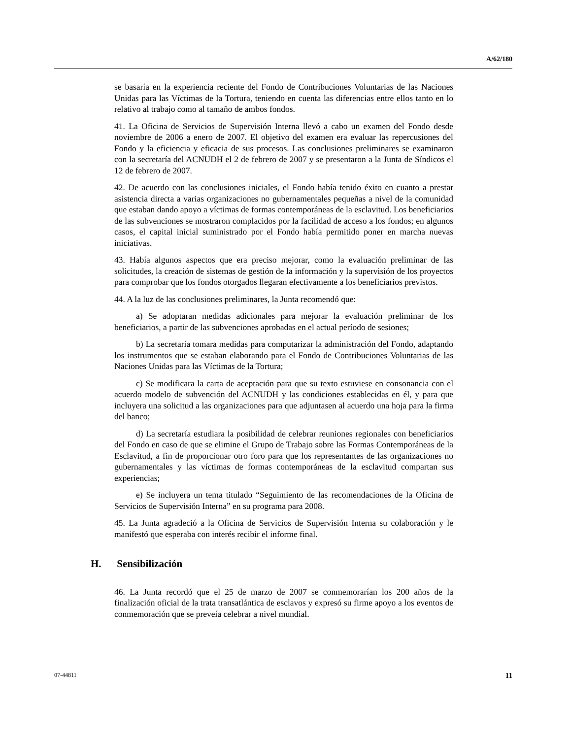A/62/180
se basaría en la experiencia reciente del Fondo de Contribuciones Voluntarias de las Naciones Unidas para las Víctimas de la Tortura, teniendo en cuenta las diferencias entre ellos tanto en lo relativo al trabajo como al tamaño de ambos fondos.
41. La Oficina de Servicios de Supervisión Interna llevó a cabo un examen del Fondo desde noviembre de 2006 a enero de 2007. El objetivo del examen era evaluar las repercusiones del Fondo y la eficiencia y eficacia de sus procesos. Las conclusiones preliminares se examinaron con la secretaría del ACNUDH el 2 de febrero de 2007 y se presentaron a la Junta de Síndicos el 12 de febrero de 2007.
42. De acuerdo con las conclusiones iniciales, el Fondo había tenido éxito en cuanto a prestar asistencia directa a varias organizaciones no gubernamentales pequeñas a nivel de la comunidad que estaban dando apoyo a víctimas de formas contemporáneas de la esclavitud. Los beneficiarios de las subvenciones se mostraron complacidos por la facilidad de acceso a los fondos; en algunos casos, el capital inicial suministrado por el Fondo había permitido poner en marcha nuevas iniciativas.
43. Había algunos aspectos que era preciso mejorar, como la evaluación preliminar de las solicitudes, la creación de sistemas de gestión de la información y la supervisión de los proyectos para comprobar que los fondos otorgados llegaran efectivamente a los beneficiarios previstos.
44. A la luz de las conclusiones preliminares, la Junta recomendó que:
a) Se adoptaran medidas adicionales para mejorar la evaluación preliminar de los beneficiarios, a partir de las subvenciones aprobadas en el actual período de sesiones;
b) La secretaría tomara medidas para computarizar la administración del Fondo, adaptando los instrumentos que se estaban elaborando para el Fondo de Contribuciones Voluntarias de las Naciones Unidas para las Víctimas de la Tortura;
c) Se modificara la carta de aceptación para que su texto estuviese en consonancia con el acuerdo modelo de subvención del ACNUDH y las condiciones establecidas en él, y para que incluyera una solicitud a las organizaciones para que adjuntasen al acuerdo una hoja para la firma del banco;
d) La secretaría estudiara la posibilidad de celebrar reuniones regionales con beneficiarios del Fondo en caso de que se elimine el Grupo de Trabajo sobre las Formas Contemporáneas de la Esclavitud, a fin de proporcionar otro foro para que los representantes de las organizaciones no gubernamentales y las víctimas de formas contemporáneas de la esclavitud compartan sus experiencias;
e) Se incluyera un tema titulado “Seguimiento de las recomendaciones de la Oficina de Servicios de Supervisión Interna” en su programa para 2008.
45. La Junta agradeció a la Oficina de Servicios de Supervisión Interna su colaboración y le manifestó que esperaba con interés recibir el informe final.
H. Sensibilización
46. La Junta recordó que el 25 de marzo de 2007 se conmemorarían los 200 años de la finalización oficial de la trata transatlántica de esclavos y expresó su firme apoyo a los eventos de conmemoración que se preveía celebrar a nivel mundial.
07-44811 11